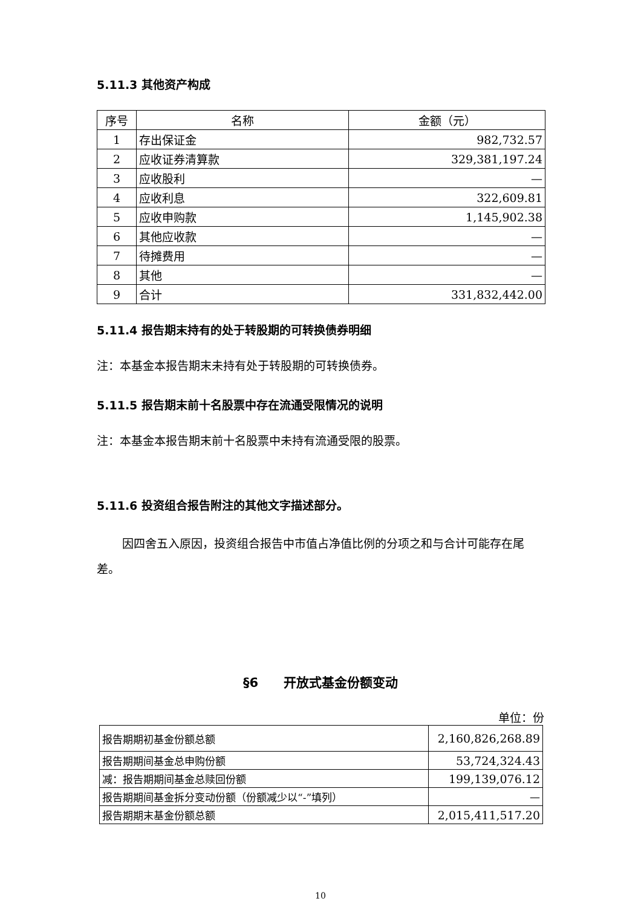5.11.3 其他资产构成
| 序号 | 名称 | 金额（元） |
| --- | --- | --- |
| 1 | 存出保证金 | 982,732.57 |
| 2 | 应收证券清算款 | 329,381,197.24 |
| 3 | 应收股利 | — |
| 4 | 应收利息 | 322,609.81 |
| 5 | 应收申购款 | 1,145,902.38 |
| 6 | 其他应收款 | — |
| 7 | 待摊费用 | — |
| 8 | 其他 | — |
| 9 | 合计 | 331,832,442.00 |
5.11.4 报告期末持有的处于转股期的可转换债券明细
注：本基金本报告期末未持有处于转股期的可转换债券。
5.11.5 报告期末前十名股票中存在流通受限情况的说明
注：本基金本报告期末前十名股票中未持有流通受限的股票。
5.11.6 投资组合报告附注的其他文字描述部分。
因四舍五入原因，投资组合报告中市值占净值比例的分项之和与合计可能存在尾差。
§6　　开放式基金份额变动
单位：份
| 报告期期初基金份额总额 | 2,160,826,268.89 |
| 报告期期间基金总申购份额 | 53,724,324.43 |
| 减：报告期期间基金总赎回份额 | 199,139,076.12 |
| 报告期期间基金拆分变动份额（份额减少以“-”填列） | — |
| 报告期期末基金份额总额 | 2,015,411,517.20 |
10